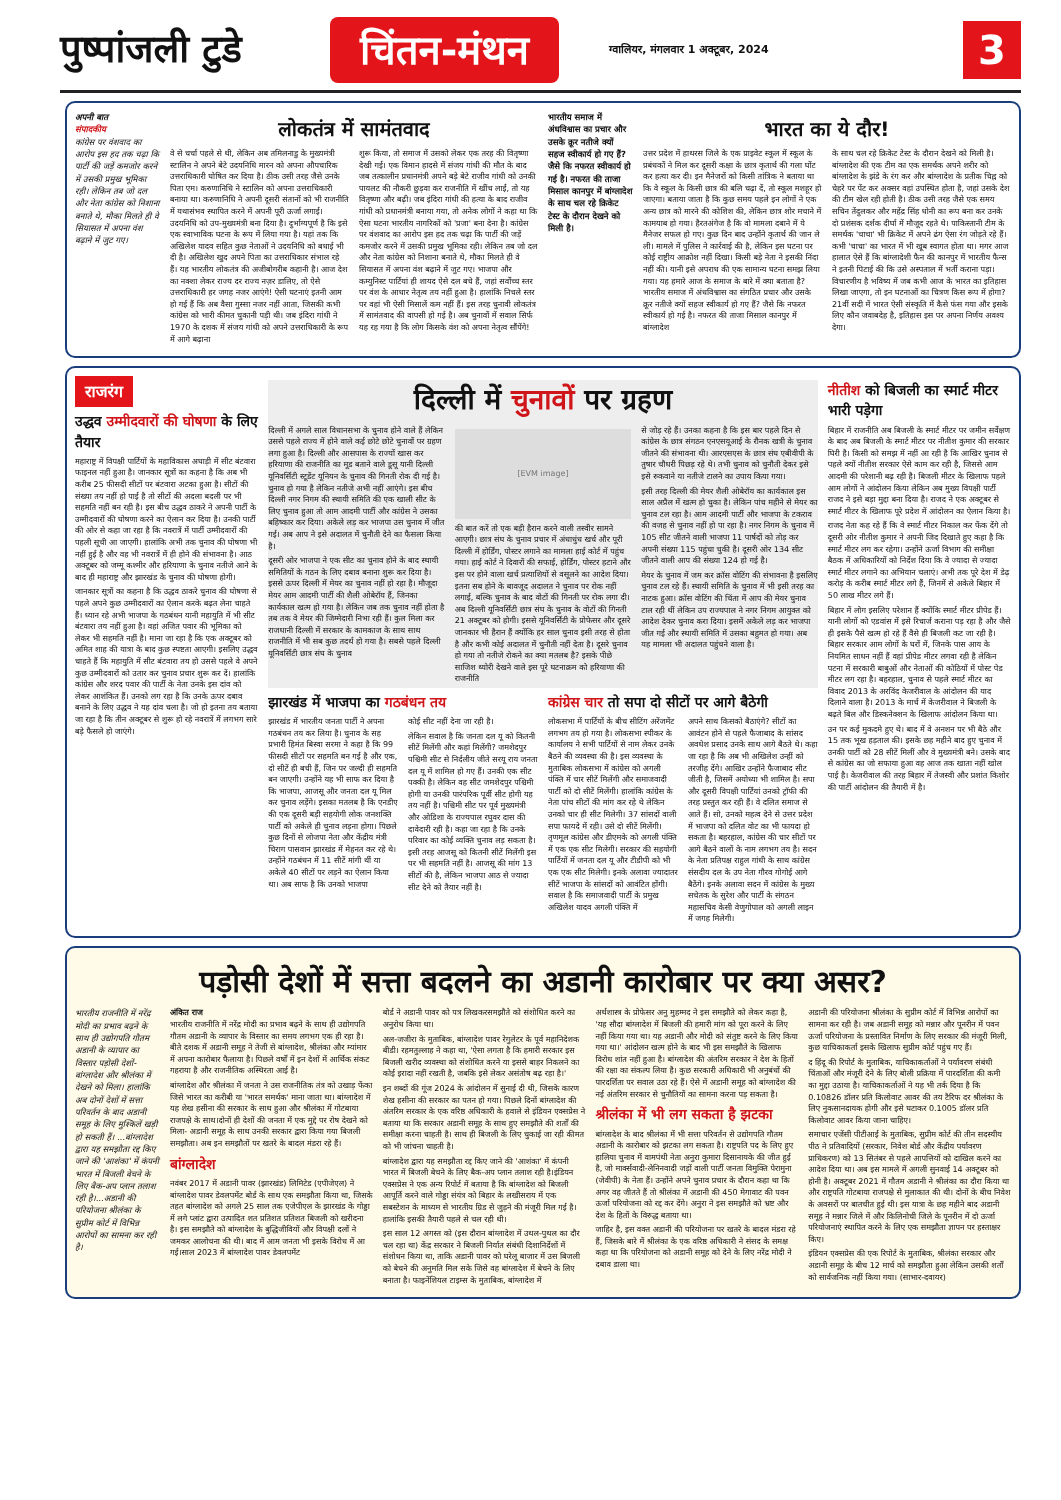पुष्पांजली टुडे
चिंतन-मंथन
ग्वालियर, मंगलवार 1 अक्टूबर, 2024
3
अपनी बात
संपादकीय
कांग्रेस पर वंशवाद का आरोप इस हद तक चढ़ा कि पार्टी की जड़ें कमजोर करने में उसकी प्रमुख भूमिका रही। लेकिन तब जो दल और नेता कांग्रेस को निशाना बनाते थे, मौका मिलते ही वे सियासत में अपना वंश बढ़ाने में जुट गए।
लोकतंत्र में सामंतवाद
वे से चर्चा पहले से थी, लेकिन अब तमिलनाडु के मुख्यमंत्री स्टालिन ने अपने बेटे उदयनिधि मारन को अपना औपचारिक उत्तराधिकारी घोषित कर दिया है। ठीक उसी तरह जैसे उनके पिता एम। करुणानिधि ने स्टालिन को अपना उत्तराधिकारी बनाया था। करुणानिधि ने अपनी दूसरी संतानों को भी राजनीति में यथासंभव स्थापित करने में अपनी पूरी ऊर्जा लगाई। उदयनिधि को उप-मुख्यमंत्री बना दिया है। दुर्भाग्यपूर्ण है कि इसे एक स्वाभाविक घटना के रूप में लिया गया है। यहां तक कि अखिलेश यादव सहित कुछ नेताओं ने उदयनिधि को बधाई भी दी है। अखिलेश खुद अपने पिता का उत्तराधिकार संभाल रहे हैं। यह भारतीय लोकतंत्र की अजीबोगरीब कहानी है। आज देश का नक्शा लेकर राज्य दर राज्य नज़र डालिए, तो ऐसे उत्तराधिकारी हर जगह नजर आएंगे! ऐसी घटनाएं इतनी आम हो गई हैं कि अब वैसा गुस्सा नजर नहीं आता, जिसकी कभी कांग्रेस को भारी कीमत चुकानी पड़ी थी। जब इंदिरा गांधी ने 1970 के दशक में संजय गांधी को अपने उत्तराधिकारी के रूप में आगे बढ़ाना
शुरू किया, तो समाज में उसको लेकर एक तरह की वितृष्णा देखी गई। एक विमान हादसे में संजय गांधी की मौत के बाद जब तत्कालीन प्रधानमंत्री अपने बड़े बेटे राजीव गांधी को उनकी पायलट की नौकरी छुड़वा कर राजनीति में खींच लाईं, तो यह वितृष्णा और बढ़ी। जब इंदिरा गांधी की हत्या के बाद राजीव गांधी को प्रधानमंत्री बनाया गया, तो अनेक लोगों ने कहा था कि ऐसा घटना भारतीय नागरिकों को 'प्रजा' बना देना है। कांग्रेस पर वंशवाद का आरोप इस हद तक चढ़ा कि पार्टी की जड़ें कमजोर करने में उसकी प्रमुख भूमिका रही। लेकिन तब जो दल और नेता कांग्रेस को निशाना बनाते थे, मौका मिलते ही वे सियासत में अपना वंश बढ़ाने में जुट गए। भाजपा और कम्युनिस्ट पार्टियां ही शायद ऐसे दल बचे हैं, जहां सर्वोच्च स्तर पर वंश के आधार नेतृत्व तय नहीं हुआ है। हालांकि निचले स्तर पर वहां भी ऐसी मिसालें कम नहीं हैं। इस तरह चुनावी लोकतंत्र में सामंतवाद की वापसी हो गई है। अब चुनावों में सवाल सिर्फ यह रह गया है कि लोग किसके वंश को अपना नेतृत्व सौंपेंगे!
भारतीय समाज में अंधविश्वास का प्रचार और उसके क्रूर नतीजे क्यों सहज स्वीकार्य हो गए हैं? जैसे कि नफरत स्वीकार्य हो गई है। नफरत की ताजा मिसाल कानपुर में बांग्लादेश के साथ चल रहे क्रिकेट टेस्ट के दौरान देखने को मिली है।
भारत का ये दौर!
उत्तर प्रदेश में हाथरस जिले के एक प्राइवेट स्कूल में स्कूल के प्रबंधकों ने मिल कर दूसरी कक्षा के छात्र कृतार्थ की गला घोंट कर हत्या कर दी। इन मैनेजरों को किसी तांत्रिक ने बताया था कि वे स्कूल के किसी छात्र की बलि चढ़ा दें, तो स्कूल मशहूर हो जाएगा। बताया जाता है कि कुछ समय पहले इन लोगों ने एक अन्य छात्र को मारने की कोशिश की, लेकिन छात्र शोर मचाने में कामयाब हो गया। हैरतअंगेज है कि वो मामला दबाने में ये मैनेजर सफल हो गए। कुछ दिन बाद उन्होंने कृतार्थ की जान ले ली। मामले में पुलिस ने कार्रवाई की है, लेकिन इस घटना पर कोई राष्ट्रीय आक्रोश नहीं दिखा। किसी बड़े नेता ने इसकी निंदा नहीं की। यानी इसे अपराध की एक सामान्य घटना समझ लिया गया। यह हमारे आज के समाज के बारे में क्या बताता है? भारतीय समाज में अंधविश्वास का संगठित प्रचार और उसके क्रूर नतीजे क्यों सहज स्वीकार्य हो गए हैं? जैसे कि नफरत स्वीकार्य हो गई है। नफरत की ताजा मिसाल कानपुर में बांग्लादेश
के साथ चल रहे क्रिकेट टेस्ट के दौरान देखने को मिली है। बांग्लादेश की एक टीम का एक समर्थक अपने शरीर को बांग्लादेश के झंडे के रंग कर और बांग्लादेश के प्रतीक चिह्न को चेहरे पर पेंट कर अक्सर वहां उपस्थित होता है, जहां उसके देश की टीम खेल रही होती है। ठीक उसी तरह जैसे एक समय सचिन तेंदुलकर और महेंद्र सिंह धोनी का रूप बना कर उनके दो प्रशंसक दर्शक दीर्घा में मौजूद रहते थे। पाकिस्तानी टीम के समर्थक 'चाचा' भी क्रिकेट में अपने ढंग ऐसा रंग जोड़ते रहे हैं। कभी 'चाचा' का भारत में भी खूब स्वागत होता था। मगर आज हालात ऐसे हैं कि बांग्लादेशी फैन की कानपुर में भारतीय फैन्स ने इतनी पिटाई की कि उसे अस्पताल में भर्ती कराना पड़ा। विचारणीय है भविष्य में जब कभी आज के भारत का इतिहास लिखा जाएगा, तो इन घटनाओं का चित्रण किस रूप में होगा? 21वीं सदी में भारत ऐसी संस्कृति में कैसे फंस गया और इसके लिए कौन जवाबदेह है, इतिहास इस पर अपना निर्णय अवश्य देगा।
राजरंग
उद्धव उम्मीदवारों की घोषणा के लिए तैयार
महाराष्ट्र में विपक्षी पार्टियों के महाविकास अघाड़ी में सीट बंटवारा फाइनल नहीं हुआ है। जानकार सूत्रों का कहना है कि अब भी करीब 25 फीसदी सीटों पर बंटवारा अटका हुआ है। सीटों की संख्या तय नहीं हो पाई है तो सीटों की अदला बदली पर भी सहमति नहीं बन रही है। इस बीच उद्धव ठाकरे ने अपनी पार्टी के उम्मीदवारों की घोषणा करने का ऐलान कर दिया है। उनकी पार्टी की ओर से कहा जा रहा है कि नवरात्रें में पार्टी उम्मीदवारों की पहली सूची आ जाएगी। हालांकि अभी तक चुनाव की घोषणा भी नहीं हुई है और वह भी नवरात्रें में ही होने की संभावना है। आठ अक्टूबर को जम्मू कश्मीर और हरियाणा के चुनाव नतीजे आने के बाद ही महाराष्ट्र और झारखंड के चुनाव की घोषणा होगी।
जानकार सूत्रों का कहना है कि उद्धव ठाकरे चुनाव की घोषणा से पहले अपने कुछ उम्मीदवारों का ऐलान करके बढ़त लेना चाहते हैं। ध्यान रहे अभी भाजपा के गठबंधन यानी महायुति में भी सीट बंटवारा तय नहीं हुआ है। वहां अजित पवार की भूमिका को लेकर भी सहमति नहीं है। माना जा रहा है कि एक अक्टूबर को अमित शाह की यात्रा के बाद कुछ स्पष्टता आएगी। इसलिए उद्धव चाहते हैं कि महायुति में सीट बंटवारा तय हो उससे पहले वे अपने कुछ उम्मीदवारों को उतार कर चुनाव प्रचार शुरू कर दें। हालांकि कांग्रेस और शरद पवार की पार्टी के नेता उनके इस दांव को लेकर आशंकित हैं। उनको लग रहा है कि उनके ऊपर दबाव बनाने के लिए उद्धव ने यह दांव चला है। जो हो इतना तय बताया जा रहा है कि तीन अक्टूबर से शुरू हो रहे नवरात्रें में लगभग सारे बड़े फैसले हो जाएंगे।
दिल्ली में चुनावों पर ग्रहण
दिल्ली में अगले साल विधानसभा के चुनाव होने वाले हैं लेकिन उससे पहले राज्य में होने वाले कई छोटे छोटे चुनावों पर ग्रहण लगा हुआ है। दिल्ली और आसपास के राज्यों खास कर हरियाणा की राजनीति का मूड बताने वाले डूसू यानी दिल्ली यूनिवर्सिटी स्टूडेंट यूनियन के चुनाव की गिनती रोक दी गई है। चुनाव हो गया है लेकिन नतीजे अभी नहीं आएंगे। इस बीच दिल्ली नगर निगम की स्थायी समिति की एक खाली सीट के लिए चुनाव हुआ तो आम आदमी पार्टी और कांग्रेस ने उसका बहिष्कार कर दिया। अकेले लड़ कर भाजपा उस चुनाव में जीत गई। अब आप ने इसे अदालत में चुनौती देने का फैसला किया है।
दूसरी ओर भाजपा ने एक सीट का चुनाव होने के बाद स्थायी समितियों के गठन के लिए दबाव बनाना शुरू कर दिया है। इससे ऊपर दिल्ली में मेयर का चुनाव नहीं हो रहा है। मौजूदा मेयर आम आदमी पार्टी की शैली ओबेरॉय हैं, जिनका कार्यकाल खत्म हो गया है। लेकिन जब तक चुनाव नहीं होता है तब तक वे मेयर की जिम्मेदारी निभा रही हैं। कुल मिला कर राजधानी दिल्ली में सरकार के कामकाज के साथ साथ राजनीति में भी सब कुछ तदर्थ हो गया है। सबसे पहले दिल्ली यूनिवर्सिटी छात्र संघ के चुनाव
[EVM image]
की बात करें तो एक बड़ी हैरान करने वाली तस्वीर सामने आएगी। छात्र संघ के चुनाव प्रचार में अंधाधुंध खर्च और पूरी दिल्ली में होर्डिंग, पोस्टर लगाने का मामला हाई कोर्ट में पहुंच गया। हाई कोर्ट ने दिवारों की सफाई, होर्डिंग, पोस्टर हटाने और इस पर होने वाला खर्च प्रत्याशियों से वसूलने का आदेश दिया। इतना सब होने के बावजूद अदालत ने चुनाव पर रोक नहीं लगाई, बल्कि चुनाव के बाद वोटों की गिनती पर रोक लगा दी। अब दिल्ली यूनिवर्सिटी छात्र संघ के चुनाव के वोटों की गिनती 21 अक्टूबर को होगी। इससे यूनिवर्सिटी के प्रोफेसर और दूसरे जानकार भी हैरान हैं क्योंकि हर साल चुनाव इसी तरह से होता है और कभी कोई अदालत में चुनौती नहीं देता है। दूसरे चुनाव हो गया तो नतीजे रोकने का क्या मतलब है? इसके पीछे साजिश थ्योरी देखने वाले इस पूरे घटनाक्रम को हरियाणा की राजनीति
से जोड़ रहे हैं। उनका कहना है कि इस बार पहले दिन से कांग्रेस के छात्र संगठन एनएसयूआई के रौनक खत्री के चुनाव जीतने की संभावना थी। आरएसएस के छात्र संघ एबीवीपी के तुषार चौधरी पिछड़ रहे थे। तभी चुनाव को चुनौती देकर इसे इसे रुकवाने या नतीजे टालने का उपाय किया गया।
इसी तरह दिल्ली की मेयर शैली ओबेरॉय का कार्यकाल इस साल अप्रैल में खत्म हो चुका है। लेकिन पांच महीने से मेयर का चुनाव टल रहा है। आम आदमी पार्टी और भाजपा के टकराव की वजह से चुनाव नहीं हो पा रहा है। नगर निगम के चुनाव में 105 सीट जीतने वाली भाजपा 11 पार्षदों को तोड़ कर अपनी संख्या 115 पहुंचा चुकी है। दूसरी ओर 134 सीट जीतने वाली आप की संख्या 124 हो गई है।
मेयर के चुनाव में जम कर क्रॉस वोटिंग की संभावना है इसलिए चुनाव टल रहे हैं। स्थायी समिति के चुनाव में भी इसी तरह का नाटक हुआ। क्रॉस वोटिंग की चिंता में आप की मेयर चुनाव टाल रही थीं लेकिन उप राज्यपाल ने नगर निगम आयुक्त को आदेश देकर चुनाव करा दिया। इसमें अकेले लड़ कर भाजपा जीत गई और स्थायी समिति में उसका बहुमत हो गया। अब यह मामला भी अदालत पहुंचने वाला है।
झारखंड में भाजपा का गठबंधन तय
झारखंड में भारतीय जनता पार्टी ने अपना गठबंधन तय कर लिया है। चुनाव के सह प्रभारी हिमंत बिस्वा सरमा ने कहा है कि 99 फीसदी सीटों पर सहमति बन गई है और एक, दो सीटें ही बची हैं, जिन पर जल्दी ही सहमति बन जाएगी। उन्होंने यह भी साफ कर दिया है कि भाजपा, आजसू और जनता दल यू मिल कर चुनाव लड़ेंगे। इसका मतलब है कि एनडीए की एक दूसरी बड़ी सहयोगी लोक जनशक्ति पार्टी को अकेले ही चुनाव लड़ना होगा। पिछले कुछ दिनों से लोजपा नेता और केंद्रीय मंत्री चिराग पासवान झारखंड में मेहनत कर रहे थे। उन्होंने गठबंधन में 11 सीटें मांगी थीं या अकेले 40 सीटों पर लड़ने का ऐलान किया था। अब साफ है कि उनको भाजपा
कोई सीट नहीं देना जा रही है।
लेकिन सवाल है कि जनता दल यू को कितनी सीटें मिलेंगी और कहां मिलेंगी? जमशेदपुर पश्चिमी सीट से निर्दलीय जीते सरयू राय जनता दल यू में शामिल हो गए हैं। उनकी एक सीट पक्की है। लेकिन वह सीट जमशेदपुर पश्चिमी होगी या उनकी पारंपरिक पूर्वी सीट होगी यह तय नहीं है। पश्चिमी सीट पर पूर्व मुख्यमंत्री और ओडिशा के राज्यपाल रघुवर दास की दावेदारी रही है। कहा जा रहा है कि उनके परिवार का कोई व्यक्ति चुनाव लड़ सकता है। इसी तरह आजसू को कितनी सीटें मिलेंगी इस पर भी सहमति नहीं है। आजसू की मांग 13 सीटों की है, लेकिन भाजपा आठ से ज्यादा सीट देने को तैयार नहीं है।
कांग्रेस चार तो सपा दो सीटों पर आगे बैठेगी
लोकसभा में पार्टियों के बीच सीटिंग अरेंजमेंट लगभग तय हो गया है। लोकसभा स्पीकर के कार्यालय ने सभी पार्टियों से नाम लेकर उनके बैठने की व्यवस्था की है। इस व्यवस्था के मुताबिक लोकसभा में कांग्रेस को अगली पंक्ति में चार सीटें मिलेंगी और समाजवादी पार्टी को दो सीटें मिलेंगी। हालांकि कांग्रेस के नेता पांच सीटों की मांग कर रहे थे लेकिन उनको चार ही सीट मिलेगी। 37 सांसदों वाली सपा फायदे में रही। उसे दो सीटें मिलेंगी। तृणमूल कांग्रेस और डीएमके को अगली पंक्ति में एक एक सीट मिलेगी। सरकार की सहयोगी पार्टियों में जनता दल यू और टीडीपी को भी एक एक सीट मिलेगी। इनके अलावा ज्यादातर सीटें भाजपा के सांसदों को आवंटित होंगी। सवाल है कि समाजवादी पार्टी के प्रमुख अखिलेश यादव अगली पंक्ति में
अपने साथ किसको बैठाएंगे? सीटों का आवंटन होने से पहले फैजाबाद के सांसद अवधेश प्रसाद उनके साथ आगे बैठते थे। कहा जा रहा है कि अब भी अखिलेश उन्हीं को तरजीह देंगे। आखिर उन्होंने फैजाबाद सीट जीती है, जिसमें अयोध्या भी शामिल है। सपा और दूसरी विपक्षी पार्टियां उनको ट्रॉफी की तरह प्रस्तुत कर रही हैं। वे दलित समाज से आते हैं। सो, उनको महत्व देने से उत्तर प्रदेश में भाजपा को दलित वोट का भी फायदा हो सकता है। बहरहाल, कांग्रेस की चार सीटों पर आगे बैठने वालों के नाम लगभग तय है। सदन के नेता प्रतिपक्ष राहुल गांधी के साथ कांग्रेस संसदीय दल के उप नेता गौरव गोगोई आगे बैठेंगे। इनके अलावा सदन में कांग्रेस के मुख्य सचेतक के सुरेश और पार्टी के संगठन महासचिव केसी वेणुगोपाल को अगली लाइन में जगह मिलेगी।
नीतीश को बिजली का स्मार्ट मीटर भारी पड़ेगा
बिहार में राजनीति अब बिजली के स्मार्ट मीटर पर जमीन सर्वेक्षण के बाद अब बिजली के स्मार्ट मीटर पर नीतीश कुमार की सरकार घिरी है। किसी को समझ में नहीं आ रही है कि आखिर चुनाव से पहले क्यों नीतीश सरकार ऐसे काम कर रही है, जिससे आम आदमी की परेशानी बढ़ रही है। बिजली मीटर के खिलाफ पहले आम लोगों ने आंदोलन किया लेकिन अब मुख्य विपक्षी पार्टी राजद ने इसे बड़ा मुद्दा बना दिया है। राजद ने एक अक्टूबर से स्मार्ट मीटर के खिलाफ पूरे प्रदेश में आंदोलन का ऐलान किया है।
राजद नेता कह रहे हैं कि वे स्मार्ट मीटर निकाल कर फेंक देंगे तो दूसरी ओर नीतीश कुमार ने अपनी जिद दिखाते हुए कहा है कि स्मार्ट मीटर लग कर रहेगा। उन्होंने ऊर्जा विभाग की समीक्षा बैठक में अधिकारियों को निर्देश दिया कि वे ज्यादा से ज्यादा स्मार्ट मीटर लगाने का अभियान चलाएं। अभी तक पूरे देश में डेढ़ करोड़ के करीब स्मार्ट मीटर लगे हैं, जिनमें से अकेले बिहार में 50 लाख मीटर लगे हैं।
बिहार में लोग इसलिए परेशान हैं क्योंकि स्मार्ट मीटर प्रीपेड हैं। यानी लोगों को एडवांस में इसे रिचार्ज कराना पड़ रहा है और जैसे ही इसके पैसे खत्म हो रहे हैं वैसे ही बिजली कट जा रही है। बिहार सरकार आम लोगों के घरों में, जिनके पास आय के नियमित साधन नहीं हैं वहां प्रीपेड मीटर लगवा रही है लेकिन पटना में सरकारी बाबुओं और नेताओं की कोठियों में पोस्ट पेड मीटर लग रहा है। बहरहाल, चुनाव से पहले स्मार्ट मीटर का विवाद 2013 के अरविंद केजरीवाल के आंदोलन की याद दिलाने वाला है। 2013 के मार्च में केजरीवाल ने बिजली के बढ़ते बिल और डिस्कनेक्शन के खिलाफ आंदोलन किया था।
उन पर कई मुकदमे हुए थे। बाद में वे अनशन पर भी बैठे और 15 तक भूख हड़ताल की। इसके छह महीने बाद हुए चुनाव में उनकी पार्टी को 28 सीटें मिलीं और वे मुख्यमंत्री बने। उसके बाद से कांग्रेस का जो सफाया हुआ वह आज तक खाता नहीं खोल पाई है। केजरीवाल की तरह बिहार में तेजस्वी और प्रशांत किशोर की पार्टी आंदोलन की तैयारी में है।
पड़ोसी देशों में सत्ता बदलने का अडानी कारोबार पर क्या असर?
भारतीय राजनीति में नरेंद्र मोदी का प्रभाव बढ़ने के साथ ही उद्योगपति गौतम अडानी के व्यापार का विस्तार पड़ोसी देशों- बांग्लादेश और श्रीलंका में देखने को मिला। हालांकि अब दोनों देशों में सत्ता परिवर्तन के बाद अडानी समूह के लिए मुश्किलें खड़ी हो सकती हैं। ...बांग्लादेश द्वारा यह समझौता रद्द किए जाने की 'आशंका' में कंपनी भारत में बिजली बेचने के लिए बैक-अप प्लान तलाश रही है।...अडानी की परियोजना श्रीलंका के सुप्रीम कोर्ट में विभिन्न आरोपों का सामना कर रही है।
अंकित राज
भारतीय राजनीति में नरेंद्र मोदी का प्रभाव बढ़ने के साथ ही उद्योगपति गौतम अडानी के व्यापार के विस्तार का समय लगभग एक ही रहा है। बीते दशक में अडानी समूह ने तेजी से बांग्लादेश, श्रीलंका और म्यांमार में अपना कारोबार फैलाया है। पिछले वर्षों में इन देशों में आर्थिक संकट गहराया है और राजनीतिक अस्थिरता आई है।
बांग्लादेश और श्रीलंका में जनता ने उस राजनीतिक तंत्र को उखाड़ फेंका जिसे भारत का करीबी या 'भारत समर्थक' माना जाता था। बांग्लादेश में यह शेख हसीना की सरकार के साथ हुआ और श्रीलंका में गोटबाया राजपक्षे के साथ।दोनों ही देशों की जनता में एक मुद्दे पर रोष देखने को मिला- अडानी समूह के साथ उनकी सरकार द्वारा किया गया बिजली समझौता। अब इन समझौतों पर खतरे के बादल मंडरा रहे हैं।
बांग्लादेश
नवंबर 2017 में अडानी पावर (झारखंड) लिमिटेड (एपीजेएल) ने बांग्लादेश पावर डेवलपमेंट बोर्ड के साथ एक समझौता किया था, जिसके तहत बांग्लादेश को अगले 25 साल तक एजेपीएल के झारखंड के गोड्डा में लगे प्लांट द्वारा उत्पादित शत प्रतिशत प्रतिशत बिजली को खरीदना है। इस समझौते को बांग्लादेश के बुद्धिजीवियों और विपक्षी दलों ने जमकर आलोचना की थी। बाद में आम जनता भी इसके विरोध में आ गई।साल 2023 में बांग्लादेश पावर डेवलपमेंट
बोर्ड ने अडानी पावर को पत्र लिखकरसमझौते को संशोधित करने का अनुरोध किया था।
अल-जजीरा के मुताबिक, बांग्लादेश पावर रेगुलेटर के पूर्व महानिदेशक बीडी। रहमतुल्लाह ने कहा था, 'ऐसा लगता है कि हमारी सरकार इस बिजली खरीद व्यवस्था को संशोधित करने या इससे बाहर निकलने का कोई इरादा नहीं रखती है, जबकि इसे लेकर असंतोष बढ़ रहा है।'
इन शब्दों की गूंज 2024 के आंदोलन में सुनाई दी थी, जिसके कारण शेख हसीना की सरकार का पतन हो गया। पिछले दिनों बांग्लादेश की अंतरिम सरकार के एक वरिष्ठ अधिकारी के हवाले से इंडियन एक्सप्रेस ने बताया था कि सरकार अडानी समूह के साथ हुए समझौते की शर्तों की समीक्षा करना चाहती है। साथ ही बिजली के लिए चुकाई जा रही कीमत को भी जांचना चाहती है।
बांग्लादेश द्वारा यह समझौता रद्द किए जाने की 'आशंका' में कंपनी भारत में बिजली बेचने के लिए बैक-अप प्लान तलाश रही है।इंडियन एक्सप्रेस ने एक अन्य रिपोर्ट में बताया है कि बांग्लादेश को बिजली आपूर्ति करने वाले गोड्डा संयंत्र को बिहार के लखीसराय में एक सबस्टेशन के माध्यम से भारतीय ग्रिड से जुड़ने की मंजूरी मिल गई है। हालांकि इसकी तैयारी पहले से चल रही थी।
इस साल 12 अगस्त को (इस दौरान बांग्लादेश में उथल-पुथल का दौर चल रहा था) केंद्र सरकार ने बिजली निर्यात संबंधी दिशानिर्देशों में संशोधन किया था, ताकि अडानी पावर को घरेलू बाजार में उस बिजली को बेचने की अनुमति मिल सके जिसे वह बांग्लादेश में बेचने के लिए बनाता है। फाइनेंशियल टाइम्स के मुताबिक, बांग्लादेश में
अर्थशास्त्र के प्रोफेसर अनु मुहम्मद ने इस समझौते को लेकर कहा है, 'यह सौदा बांग्लादेश में बिजली की हमारी मांग को पूरा करने के लिए नहीं किया गया था। यह अडानी और मोदी को संतुष्ट करने के लिए किया गया था।' आंदोलन खत्म होने के बाद भी इस समझौते के खिलाफ विरोध शांत नहीं हुआ है। बांग्लादेश की अंतरिम सरकार ने देश के हितों की रक्षा का संकल्प लिया है। कुछ सरकारी अधिकारी भी अनुबंधों की पारदर्शिता पर सवाल उठा रहे हैं। ऐसे में अडानी समूह को बांग्लादेश की नई अंतरिम सरकार से चुनौतियों का सामना करना पड़ सकता है।
श्रीलंका में भी लग सकता है झटका
बांग्लादेश के बाद श्रीलंका में भी सत्ता परिवर्तन से उद्योगपति गौतम अडानी के कारोबार को झटका लग सकता है। राष्ट्रपति पद के लिए हुए हालिया चुनाव में वामपंथी नेता अनुरा कुमारा दिसानायके की जीत हुई है, जो मार्क्सवादी-लेनिनवादी जड़ों वाली पार्टी जनता विमुक्ति पेरामुना (जेवीपी) के नेता हैं। उन्होंने अपने चुनाव प्रचार के दौरान कहा था कि अगर वह जीतते हैं तो श्रीलंका में अडानी की 450 मेगावाट की पवन ऊर्जा परियोजना को रद्द कर देंगे। अनुरा ने इस समझौते को भ्रष्ट और देश के हितों के विरुद्ध बताया था।
जाहिर है, इस वक्त अडानी की परियोजना पर खतरे के बादल मंडरा रहे हैं, जिसके बारे में श्रीलंका के एक वरिष्ठ अधिकारी ने संसद के समक्ष कहा था कि परियोजना को अडानी समूह को देने के लिए नरेंद्र मोदी ने दबाव डाला था।
अडानी की परियोजना श्रीलंका के सुप्रीम कोर्ट में विभिन्न आरोपों का सामना कर रही है। जब अडानी समूह को मन्नार और पूनरीन में पवन ऊर्जा परियोजना के प्रस्तावित निर्माण के लिए सरकार की मंजूरी मिली, कुछ याचिकाकर्ता इसके खिलाफ सुप्रीम कोर्ट पहुंच गए हैं।
द हिंदू की रिपोर्ट के मुताबिक, याचिकाकर्ताओं ने पर्यावरण संबंधी चिंताओं और मंजूरी देने के लिए बोली प्रक्रिया में पारदर्शिता की कमी का मुद्दा उठाया है। याचिकाकर्ताओं ने यह भी तर्क दिया है कि 0.10826 डॉलर प्रति किलोवाट आवर की तय टैरिफ दर श्रीलंका के लिए नुकसानदायक होगी और इसे घटाकर 0.1005 डॉलर प्रति किलोवाट आवर किया जाना चाहिए।
समाचार एजेंसी पीटीआई के मुताबिक, सुप्रीम कोर्ट की तीन सदस्यीय पीठ ने प्रतिवादियों (सरकार, निवेश बोर्ड और केंद्रीय पर्यावरण प्राधिकरण) को 13 सितंबर से पहले आपत्तियों को दाखिल करने का आदेश दिया था। अब इस मामले में अगली सुनवाई 14 अक्टूबर को होनी है। अक्टूबर 2021 में गौतम अडानी ने श्रीलंका का दौरा किया था और राष्ट्रपति गोटबाया राजपक्षे से मुलाकात की थी। दोनों के बीच निवेश के अवसरों पर बातचीत हुई थी। इस यात्रा के छह महीने बाद अडानी समूह ने मन्नार जिले में और किलिनोची जिले के पूनरीन में दो ऊर्जा परियोजनाएं स्थापित करने के लिए एक समझौता ज्ञापन पर हस्ताक्षर किए।
इंडियन एक्सप्रेस की एक रिपोर्ट के मुताबिक, श्रीलंका सरकार और अडानी समूह के बीच 12 मार्च को समझौता हुआ लेकिन उसकी शर्तों को सार्वजनिक नहीं किया गया। (साभार-दवायर)